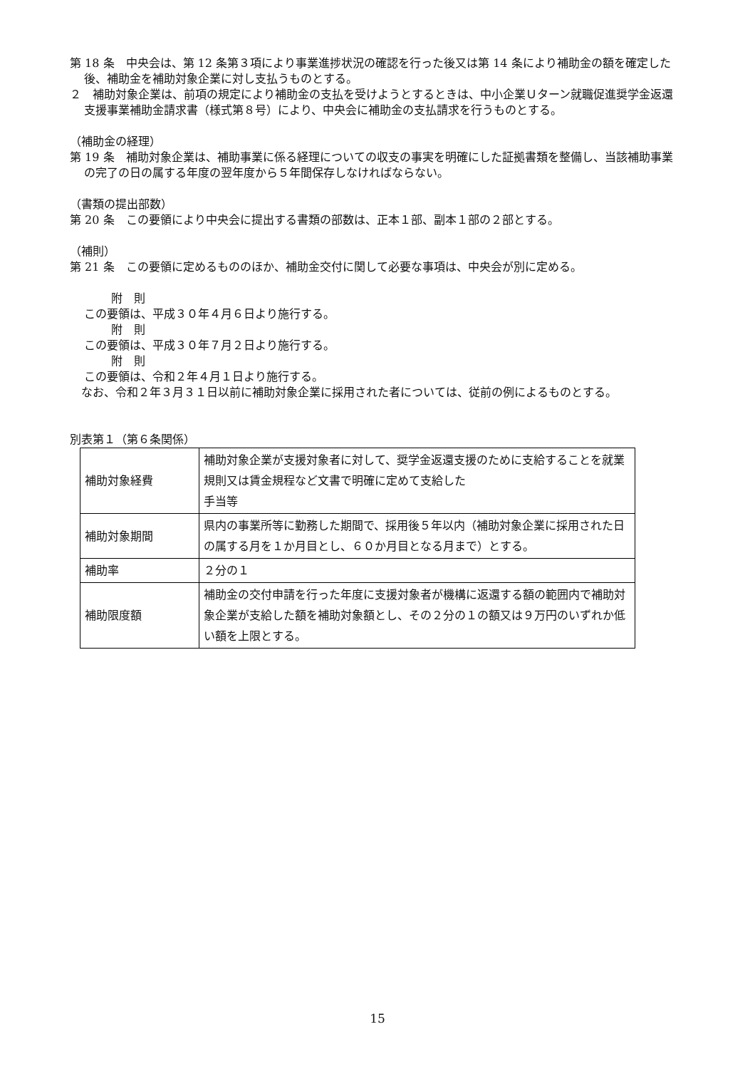第 18 条　中央会は、第 12 条第３項により事業進捗状況の確認を行った後又は第 14 条により補助金の額を確定した後、補助金を補助対象企業に対し支払うものとする。
２　補助対象企業は、前項の規定により補助金の支払を受けようとするときは、中小企業Ｕターン就職促進奨学金返還支援事業補助金請求書（様式第８号）により、中央会に補助金の支払請求を行うものとする。
（補助金の経理）
第 19 条　補助対象企業は、補助事業に係る経理についての収支の事実を明確にした証拠書類を整備し、当該補助事業の完了の日の属する年度の翌年度から５年間保存しなければならない。
（書類の提出部数）
第 20 条　この要領により中央会に提出する書類の部数は、正本１部、副本１部の２部とする。
（補則）
第 21 条　この要領に定めるもののほか、補助金交付に関して必要な事項は、中央会が別に定める。
附　則
この要領は、平成３０年４月６日より施行する。
附　則
この要領は、平成３０年７月２日より施行する。
附　則
この要領は、令和２年４月１日より施行する。
　なお、令和２年３月３１日以前に補助対象企業に採用された者については、従前の例によるものとする。
別表第１（第６条関係）
| 補助対象経費 | 補助対象企業が支援対象者に対して、奨学金返還支援のために支給することを就業規則又は賃金規程など文書で明確に定めて支給した 手当等 |
| 補助対象期間 | 県内の事業所等に勤務した期間で、採用後５年以内（補助対象企業に採用された日の属する月を１か月目とし、６０か月目となる月まで）とする。 |
| 補助率 | ２分の１ |
| 補助限度額 | 補助金の交付申請を行った年度に支援対象者が機構に返還する額の範囲内で補助対象企業が支給した額を補助対象額とし、その２分の１の額又は９万円のいずれか低い額を上限とする。 |
15